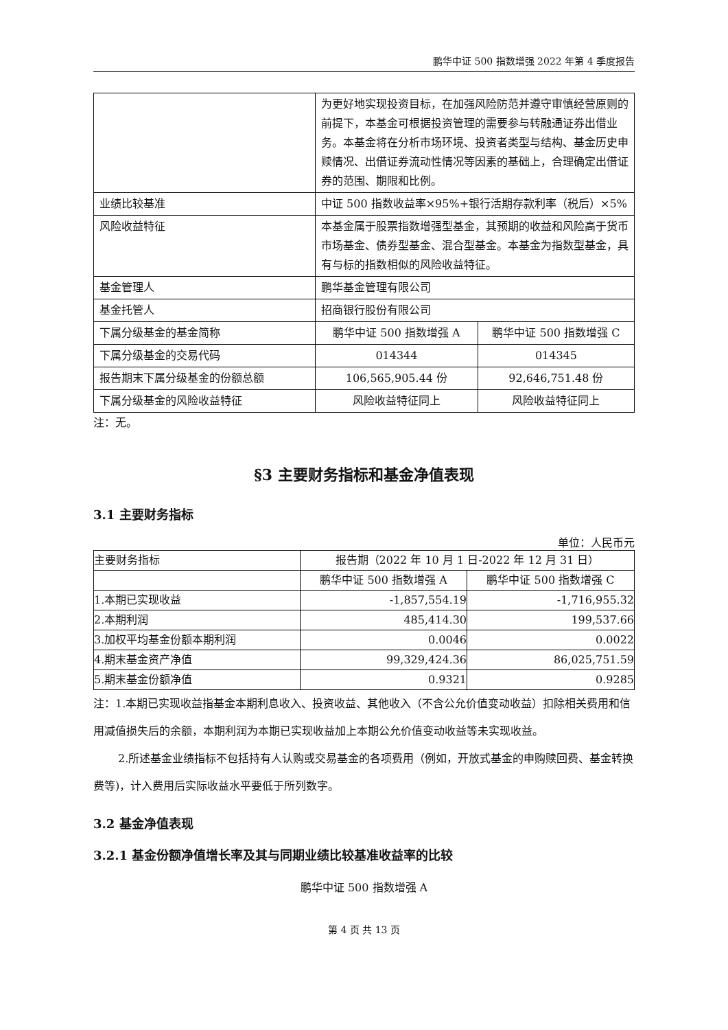鹏华中证 500 指数增强 2022 年第 4 季度报告
| | 为更好地实现投资目标，在加强风险防范并遵守审慎经营原则的前提下，本基金可根据投资管理的需要参与转融通证券出借业务。本基金将在分析市场环境、投资者类型与结构、基金历史申赎情况、出借证券流动性情况等因素的基础上，合理确定出借证券的范围、期限和比例。 | |
| 业绩比较基准 | 中证 500 指数收益率×95%+银行活期存款利率（税后）×5% | |
| 风险收益特征 | 本基金属于股票指数增强型基金，其预期的收益和风险高于货币市场基金、债券型基金、混合型基金。本基金为指数型基金，具有与标的指数相似的风险收益特征。 | |
| 基金管理人 | 鹏华基金管理有限公司 | |
| 基金托管人 | 招商银行股份有限公司 | |
| 下属分级基金的基金简称 | 鹏华中证 500 指数增强 A | 鹏华中证 500 指数增强 C |
| 下属分级基金的交易代码 | 014344 | 014345 |
| 报告期末下属分级基金的份额总额 | 106,565,905.44 份 | 92,646,751.48 份 |
| 下属分级基金的风险收益特征 | 风险收益特征同上 | 风险收益特征同上 |
注：无。
§3 主要财务指标和基金净值表现
3.1 主要财务指标
单位：人民币元
| 主要财务指标 | 报告期（2022 年 10 月 1 日-2022 年 12 月 31 日） | |
| --- | --- | --- |
| | 鹏华中证 500 指数增强 A | 鹏华中证 500 指数增强 C |
| 1.本期已实现收益 | -1,857,554.19 | -1,716,955.32 |
| 2.本期利润 | 485,414.30 | 199,537.66 |
| 3.加权平均基金份额本期利润 | 0.0046 | 0.0022 |
| 4.期末基金资产净值 | 99,329,424.36 | 86,025,751.59 |
| 5.期末基金份额净值 | 0.9321 | 0.9285 |
注：1.本期已实现收益指基金本期利息收入、投资收益、其他收入（不含公允价值变动收益）扣除相关费用和信用减值损失后的余额，本期利润为本期已实现收益加上本期公允价值变动收益等未实现收益。
2.所述基金业绩指标不包括持有人认购或交易基金的各项费用（例如，开放式基金的申购赎回费、基金转换费等)，计入费用后实际收益水平要低于所列数字。
3.2 基金净值表现
3.2.1 基金份额净值增长率及其与同期业绩比较基准收益率的比较
鹏华中证 500 指数增强 A
第 4 页 共 13 页